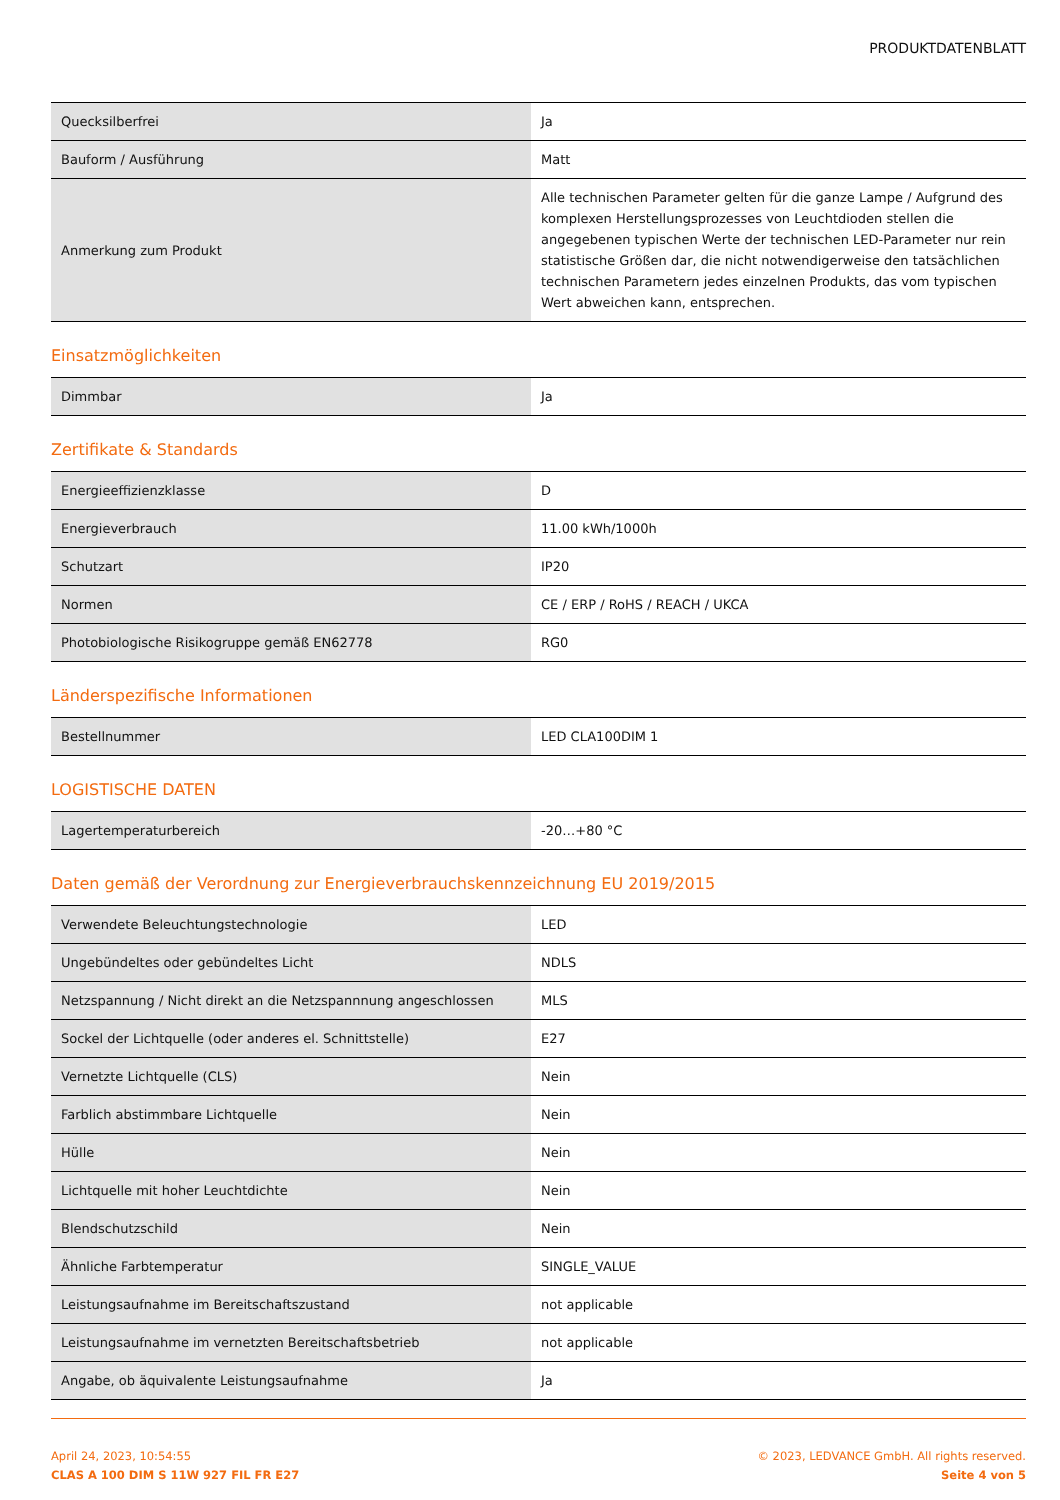PRODUKTDATENBLATT
| Quecksilberfrei | Ja |
| Bauform / Ausführung | Matt |
| Anmerkung zum Produkt | Alle technischen Parameter gelten für die ganze Lampe / Aufgrund des komplexen Herstellungsprozesses von Leuchtdioden stellen die angegebenen typischen Werte der technischen LED-Parameter nur rein statistische Größen dar, die nicht notwendigerweise den tatsächlichen technischen Parametern jedes einzelnen Produkts, das vom typischen Wert abweichen kann, entsprechen. |
Einsatzmöglichkeiten
| Dimmbar | Ja |
Zertifikate & Standards
| Energieeffizienzklasse | D |
| Energieverbrauch | 11.00 kWh/1000h |
| Schutzart | IP20 |
| Normen | CE / ERP / RoHS / REACH / UKCA |
| Photobiologische Risikogruppe gemäß EN62778 | RG0 |
Länderspezifische Informationen
| Bestellnummer | LED CLA100DIM 1 |
LOGISTISCHE DATEN
| Lagertemperaturbereich | -20…+80 °C |
Daten gemäß der Verordnung zur Energieverbrauchskennzeichnung EU 2019/2015
| Verwendete Beleuchtungstechnologie | LED |
| Ungebündeltes oder gebündeltes Licht | NDLS |
| Netzspannung / Nicht direkt an die Netzspannnung angeschlossen | MLS |
| Sockel der Lichtquelle (oder anderes el. Schnittstelle) | E27 |
| Vernetzte Lichtquelle (CLS) | Nein |
| Farblich abstimmbare Lichtquelle | Nein |
| Hülle | Nein |
| Lichtquelle mit hoher Leuchtdichte | Nein |
| Blendschutzschild | Nein |
| Ähnliche Farbtemperatur | SINGLE_VALUE |
| Leistungsaufnahme im Bereitschaftszustand | not applicable |
| Leistungsaufnahme im vernetzten Bereitschaftsbetrieb | not applicable |
| Angabe, ob äquivalente Leistungsaufnahme | Ja |
April 24, 2023, 10:54:55
CLAS A 100 DIM S 11W 927 FIL FR E27
© 2023, LEDVANCE GmbH. All rights reserved.
Seite 4 von 5